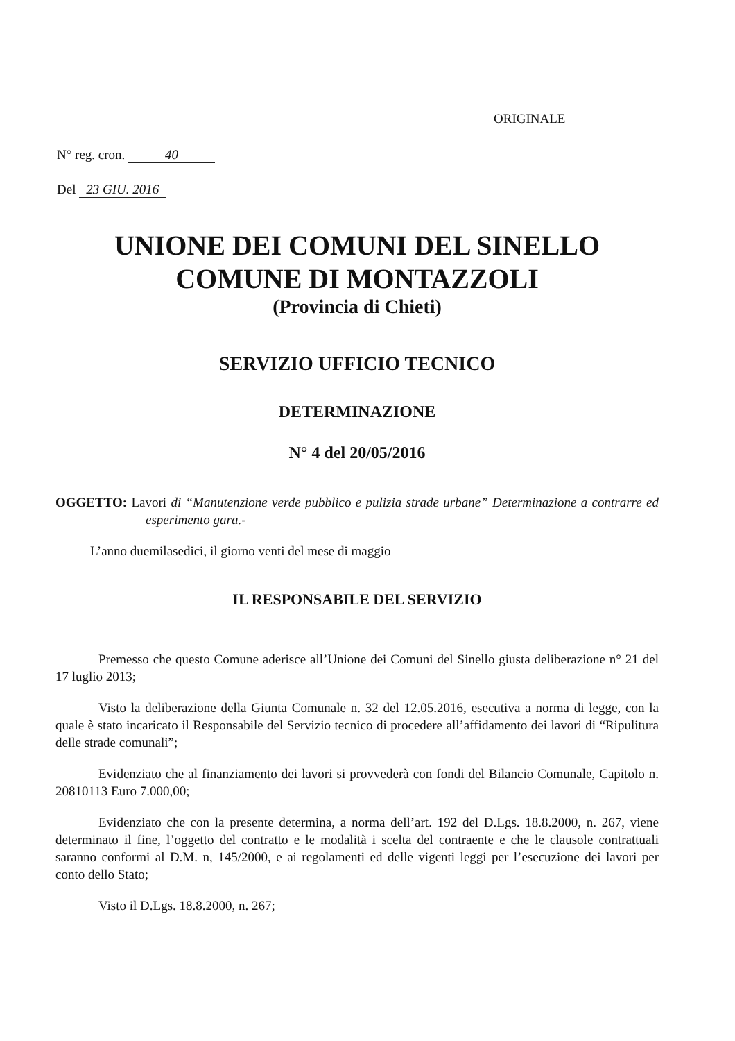ORIGINALE
N° reg. cron. 40
Del 23 GIU. 2016
UNIONE DEI COMUNI DEL SINELLO
COMUNE DI MONTAZZOLI
(Provincia di Chieti)
SERVIZIO UFFICIO TECNICO
DETERMINAZIONE
N° 4 del 20/05/2016
OGGETTO: Lavori di “Manutenzione verde pubblico e pulizia strade urbane” Determinazione a contrarre ed esperimento gara.-
L’anno duemilasedici, il giorno venti del mese di maggio
IL RESPONSABILE DEL SERVIZIO
Premesso che questo Comune aderisce all’Unione dei Comuni del Sinello giusta deliberazione n° 21 del 17 luglio 2013;
Visto la deliberazione della Giunta Comunale n. 32 del 12.05.2016, esecutiva a norma di legge, con la quale è stato incaricato il Responsabile del Servizio tecnico di procedere all’affidamento dei lavori di “Ripulitura delle strade comunali”;
Evidenziato che al finanziamento dei lavori si provvederà con fondi del Bilancio Comunale, Capitolo n. 20810113 Euro 7.000,00;
Evidenziato che con la presente determina, a norma dell’art. 192 del D.Lgs. 18.8.2000, n. 267, viene determinato il fine, l’oggetto del contratto e le modalità i scelta del contraente e che le clausole contrattuali saranno conformi al D.M. n, 145/2000, e ai regolamenti ed delle vigenti leggi per l’esecuzione dei lavori per conto dello Stato;
Visto il D.Lgs. 18.8.2000, n. 267;